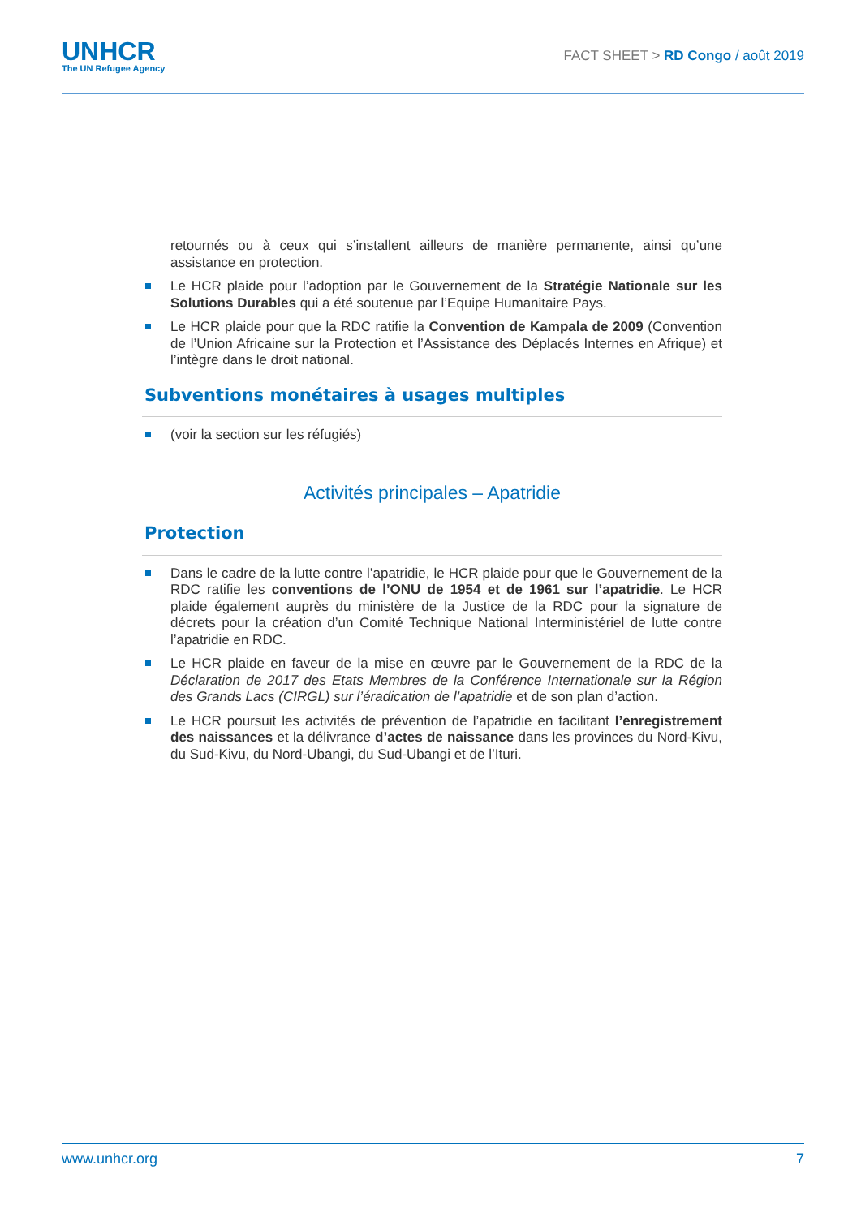UNHCR
The UN Refugee Agency
FACT SHEET > RD Congo / août 2019
retournés ou à ceux qui s’installent ailleurs de manière permanente, ainsi qu’une assistance en protection.
Le HCR plaide pour l’adoption par le Gouvernement de la Stratégie Nationale sur les Solutions Durables qui a été soutenue par l’Equipe Humanitaire Pays.
Le HCR plaide pour que la RDC ratifie la Convention de Kampala de 2009 (Convention de l’Union Africaine sur la Protection et l’Assistance des Déplacés Internes en Afrique) et l’intègre dans le droit national.
Subventions monétaires à usages multiples
(voir la section sur les réfugiés)
Activités principales – Apatridie
Protection
Dans le cadre de la lutte contre l’apatridie, le HCR plaide pour que le Gouvernement de la RDC ratifie les conventions de l’ONU de 1954 et de 1961 sur l’apatridie. Le HCR plaide également auprès du ministère de la Justice de la RDC pour la signature de décrets pour la création d’un Comité Technique National Interministériel de lutte contre l’apatridie en RDC.
Le HCR plaide en faveur de la mise en œuvre par le Gouvernement de la RDC de la Déclaration de 2017 des Etats Membres de la Conférence Internationale sur la Région des Grands Lacs (CIRGL) sur l’éradication de l’apatridie et de son plan d’action.
Le HCR poursuit les activités de prévention de l’apatridie en facilitant l’enregistrement des naissances et la délivrance d’actes de naissance dans les provinces du Nord-Kivu, du Sud-Kivu, du Nord-Ubangi, du Sud-Ubangi et de l’Ituri.
www.unhcr.org 7